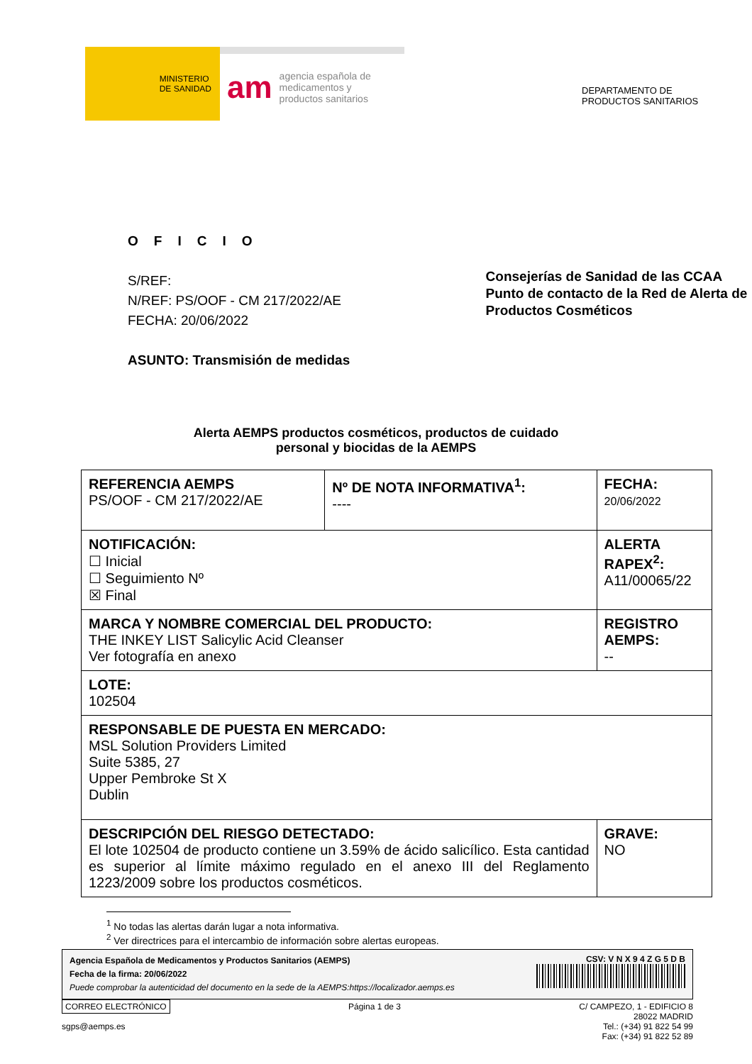MINISTERIO
DE SANIDAD
am agencia española de
medicamentos y
productos sanitarios
DEPARTAMENTO DE
PRODUCTOS SANITARIOS
OFICIO
S/REF:
N/REF: PS/OOF - CM 217/2022/AE
FECHA: 20/06/2022
ASUNTO: Transmisión de medidas
Consejerías de Sanidad de las CCAA
Punto de contacto de la Red de Alerta de Productos Cosméticos
Alerta AEMPS productos cosméticos, productos de cuidado
personal y biocidas de la AEMPS
| REFERENCIA AEMPS PS/OOF - CM 217/2022/AE | Nº DE NOTA INFORMATIVA<sup>1</sup>: ---- | FECHA: 20/06/2022 |
| NOTIFICACIÓN: ☐ Inicial ☐ Seguimiento Nº ☒ Final | | ALERTA RAPEX<sup>2</sup>: A11/00065/22 |
| MARCA Y NOMBRE COMERCIAL DEL PRODUCTO: THE INKEY LIST Salicylic Acid Cleanser Ver fotografía en anexo | | REGISTRO AEMPS: -- |
| LOTE: 102504 | | |
| RESPONSABLE DE PUESTA EN MERCADO: MSL Solution Providers Limited Suite 5385, 27 Upper Pembroke St X Dublin | | |
| DESCRIPCIÓN DEL RIESGO DETECTADO: El lote 102504 de producto contiene un 3.59% de ácido salicílico. Esta cantidad es superior al límite máximo regulado en el anexo III del Reglamento 1223/2009 sobre los productos cosméticos. | | GRAVE: NO |
<sup>1</sup> No todas las alertas darán lugar a nota informativa.
<sup>2</sup> Ver directrices para el intercambio de información sobre alertas europeas.
Agencia Española de Medicamentos y Productos Sanitarios (AEMPS)
Fecha de la firma: 20/06/2022
Puede comprobar la autenticidad del documento en la sede de la AEMPS:https://localizador.aemps.es
CSV: V N X 9 4 Z G 5 D B
CORREO ELECTRÓNICO
sgps@aemps.es
Página 1 de 3 C/ CAMPEZO, 1 - EDIFICIO 8
28022 MADRID
Tel.: (+34) 91 822 54 99
Fax: (+34) 91 822 52 89